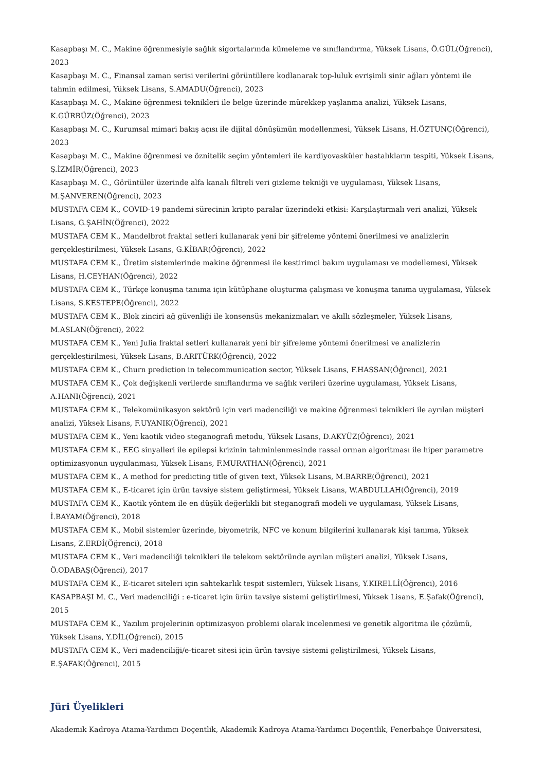Kasapbaşı M. C., Makine öğrenmesiyle sağlık sigortalarında kümeleme ve sınıflandırma, Yüksek Lisans, Ö.GÜL(Öğrenci), 2023
Kasapbaşı M. C., Finansal zaman serisi verilerini görüntülere kodlanarak top-luluk evrişimli sinir ağları yöntemi ile tahmin edilmesi, Yüksek Lisans, S.AMADU(Öğrenci), 2023
Kasapbaşı M. C., Makine öğrenmesi teknikleri ile belge üzerinde mürekkep yaşlanma analizi, Yüksek Lisans, K.GÜRBÜZ(Öğrenci), 2023
Kasapbaşı M. C., Kurumsal mimari bakış açısı ile dijital dönüşümün modellenmesi, Yüksek Lisans, H.ÖZTUNÇ(Öğrenci), 2023
Kasapbaşı M. C., Makine öğrenmesi ve öznitelik seçim yöntemleri ile kardiyovasküler hastalıkların tespiti, Yüksek Lisans, Ş.İZMİR(Öğrenci), 2023
Kasapbaşı M. C., Görüntüler üzerinde alfa kanalı filtreli veri gizleme tekniği ve uygulaması, Yüksek Lisans, M.ŞANVEREN(Öğrenci), 2023
MUSTAFA CEM K., COVID-19 pandemi sürecinin kripto paralar üzerindeki etkisi: Karşılaştırmalı veri analizi, Yüksek Lisans, G.ŞAHİN(Öğrenci), 2022
MUSTAFA CEM K., Mandelbrot fraktal setleri kullanarak yeni bir şifreleme yöntemi önerilmesi ve analizlerin gerçekleştirilmesi, Yüksek Lisans, G.KİBAR(Öğrenci), 2022
MUSTAFA CEM K., Üretim sistemlerinde makine öğrenmesi ile kestirimci bakım uygulaması ve modellemesi, Yüksek Lisans, H.CEYHAN(Öğrenci), 2022
MUSTAFA CEM K., Türkçe konuşma tanıma için kütüphane oluşturma çalışması ve konuşma tanıma uygulaması, Yüksek Lisans, S.KESTEPE(Öğrenci), 2022
MUSTAFA CEM K., Blok zinciri ağ güvenliği ile konsensüs mekanizmaları ve akıllı sözleşmeler, Yüksek Lisans, M.ASLAN(Öğrenci), 2022
MUSTAFA CEM K., Yeni Julia fraktal setleri kullanarak yeni bir şifreleme yöntemi önerilmesi ve analizlerin gerçekleştirilmesi, Yüksek Lisans, B.ARITÜRK(Öğrenci), 2022
MUSTAFA CEM K., Churn prediction in telecommunication sector, Yüksek Lisans, F.HASSAN(Öğrenci), 2021
MUSTAFA CEM K., Çok değişkenli verilerde sınıflandırma ve sağlık verileri üzerine uygulaması, Yüksek Lisans, A.HANI(Öğrenci), 2021
MUSTAFA CEM K., Telekomünikasyon sektörü için veri madenciliği ve makine öğrenmesi teknikleri ile ayrılan müşteri analizi, Yüksek Lisans, F.UYANIK(Öğrenci), 2021
MUSTAFA CEM K., Yeni kaotik video steganografi metodu, Yüksek Lisans, D.AKYÜZ(Öğrenci), 2021
MUSTAFA CEM K., EEG sinyalleri ile epilepsi krizinin tahminlenmesinde rassal orman algoritması ile hiper parametre optimizasyonun uygulanması, Yüksek Lisans, F.MURATHAN(Öğrenci), 2021
MUSTAFA CEM K., A method for predicting title of given text, Yüksek Lisans, M.BARRE(Öğrenci), 2021
MUSTAFA CEM K., E-ticaret için ürün tavsiye sistem geliştirmesi, Yüksek Lisans, W.ABDULLAH(Öğrenci), 2019
MUSTAFA CEM K., Kaotik yöntem ile en düşük değerlikli bit steganografi modeli ve uygulaması, Yüksek Lisans, İ.BAYAM(Öğrenci), 2018
MUSTAFA CEM K., Mobil sistemler üzerinde, biyometrik, NFC ve konum bilgilerini kullanarak kişi tanıma, Yüksek Lisans, Z.ERDİ(Öğrenci), 2018
MUSTAFA CEM K., Veri madenciliği teknikleri ile telekom sektöründe ayrılan müşteri analizi, Yüksek Lisans, Ö.ODABAŞ(Öğrenci), 2017
MUSTAFA CEM K., E-ticaret siteleri için sahtekarlık tespit sistemleri, Yüksek Lisans, Y.KIRELLİ(Öğrenci), 2016
KASAPBAŞI M. C., Veri madenciliği : e-ticaret için ürün tavsiye sistemi geliştirilmesi, Yüksek Lisans, E.Şafak(Öğrenci), 2015
MUSTAFA CEM K., Yazılım projelerinin optimizasyon problemi olarak incelenmesi ve genetik algoritma ile çözümü, Yüksek Lisans, Y.DİL(Öğrenci), 2015
MUSTAFA CEM K., Veri madenciliği/e-ticaret sitesi için ürün tavsiye sistemi geliştirilmesi, Yüksek Lisans, E.ŞAFAK(Öğrenci), 2015
Jüri Üyelikleri
Akademik Kadroya Atama-Yardımcı Doçentlik, Akademik Kadroya Atama-Yardımcı Doçentlik, Fenerbahçe Üniversitesi,